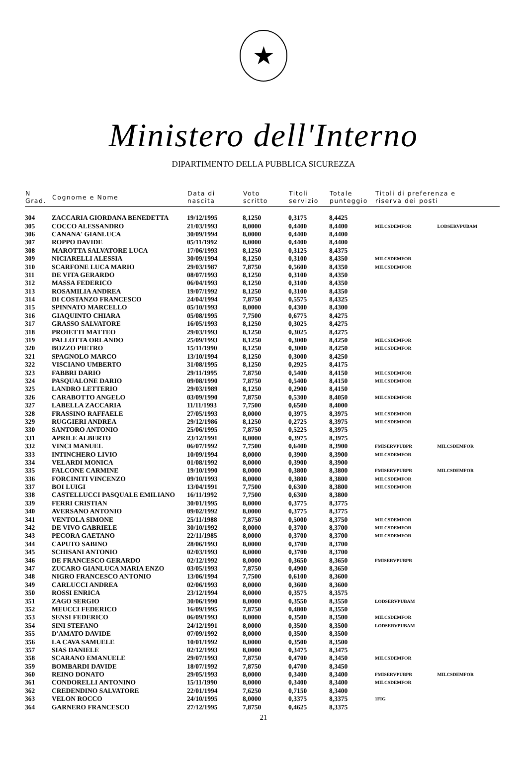★
Ministero dell'Interno
DIPARTIMENTO DELLA PUBBLICA SICUREZZA
| N Grad. | Cognome e Nome | Data di nascita | Voto scritto | Titoli servizio | Totale punteggio | Titoli di preferenza e riserva dei posti | |
| --- | --- | --- | --- | --- | --- | --- | --- |
| 304 | ZACCARIA GIORDANA BENEDETTA | 19/12/1995 | 8,1250 | 0,3175 | 8,4425 | | |
| 305 | COCCO ALESSANDRO | 21/03/1993 | 8,0000 | 0,4400 | 8,4400 | MILCSDEMFOR | LODSERVPUBAM |
| 306 | CANANA' GIANLUCA | 30/09/1994 | 8,0000 | 0,4400 | 8,4400 | | |
| 307 | ROPPO DAVIDE | 05/11/1992 | 8,0000 | 0,4400 | 8,4400 | | |
| 308 | MAROTTA SALVATORE LUCA | 17/06/1993 | 8,1250 | 0,3125 | 8,4375 | | |
| 309 | NICIARELLI ALESSIA | 30/09/1994 | 8,1250 | 0,3100 | 8,4350 | MILCSDEMFOR | |
| 310 | SCARFONE LUCA MARIO | 29/03/1987 | 7,8750 | 0,5600 | 8,4350 | MILCSDEMFOR | |
| 311 | DE VITA GERARDO | 08/07/1993 | 8,1250 | 0,3100 | 8,4350 | | |
| 312 | MASSA FEDERICO | 06/04/1993 | 8,1250 | 0,3100 | 8,4350 | | |
| 313 | ROSAMILIA ANDREA | 19/07/1992 | 8,1250 | 0,3100 | 8,4350 | | |
| 314 | DI COSTANZO FRANCESCO | 24/04/1994 | 7,8750 | 0,5575 | 8,4325 | | |
| 315 | SPINNATO MARCELLO | 05/10/1993 | 8,0000 | 0,4300 | 8,4300 | | |
| 316 | GIAQUINTO CHIARA | 05/08/1995 | 7,7500 | 0,6775 | 8,4275 | | |
| 317 | GRASSO SALVATORE | 16/05/1993 | 8,1250 | 0,3025 | 8,4275 | | |
| 318 | PROIETTI MATTEO | 29/03/1993 | 8,1250 | 0,3025 | 8,4275 | | |
| 319 | PALLOTTA ORLANDO | 25/09/1993 | 8,1250 | 0,3000 | 8,4250 | MILCSDEMFOR | |
| 320 | BOZZO PIETRO | 15/11/1990 | 8,1250 | 0,3000 | 8,4250 | MILCSDEMFOR | |
| 321 | SPAGNOLO MARCO | 13/10/1994 | 8,1250 | 0,3000 | 8,4250 | | |
| 322 | VISCIANO UMBERTO | 31/08/1995 | 8,1250 | 0,2925 | 8,4175 | | |
| 323 | FABBRI DARIO | 29/11/1995 | 7,8750 | 0,5400 | 8,4150 | MILCSDEMFOR | |
| 324 | PASQUALONE DARIO | 09/08/1990 | 7,8750 | 0,5400 | 8,4150 | MILCSDEMFOR | |
| 325 | LANDRO LETTERIO | 29/03/1989 | 8,1250 | 0,2900 | 8,4150 | | |
| 326 | CARABOTTO ANGELO | 03/09/1990 | 7,8750 | 0,5300 | 8,4050 | MILCSDEMFOR | |
| 327 | LABELLA ZACCARIA | 11/11/1993 | 7,7500 | 0,6500 | 8,4000 | | |
| 328 | FRASSINO RAFFAELE | 27/05/1993 | 8,0000 | 0,3975 | 8,3975 | MILCSDEMFOR | |
| 329 | RUGGIERI ANDREA | 29/12/1986 | 8,1250 | 0,2725 | 8,3975 | MILCSDEMFOR | |
| 330 | SANTORO ANTONIO | 25/06/1995 | 7,8750 | 0,5225 | 8,3975 | | |
| 331 | APRILE ALBERTO | 23/12/1991 | 8,0000 | 0,3975 | 8,3975 | | |
| 332 | VINCI MANUEL | 06/07/1992 | 7,7500 | 0,6400 | 8,3900 | FMISERVPUBPR | MILCSDEMFOR |
| 333 | INTINCHERO LIVIO | 10/09/1994 | 8,0000 | 0,3900 | 8,3900 | MILCSDEMFOR | |
| 334 | VELARDI MONICA | 01/08/1992 | 8,0000 | 0,3900 | 8,3900 | | |
| 335 | FALCONE CARMINE | 19/10/1990 | 8,0000 | 0,3800 | 8,3800 | FMISERVPUBPR | MILCSDEMFOR |
| 336 | FORCINITI VINCENZO | 09/10/1993 | 8,0000 | 0,3800 | 8,3800 | MILCSDEMFOR | |
| 337 | BOI LUIGI | 13/04/1991 | 7,7500 | 0,6300 | 8,3800 | MILCSDEMFOR | |
| 338 | CASTELLUCCI PASQUALE EMILIANO | 16/11/1992 | 7,7500 | 0,6300 | 8,3800 | | |
| 339 | FERRI CRISTIAN | 30/01/1995 | 8,0000 | 0,3775 | 8,3775 | | |
| 340 | AVERSANO ANTONIO | 09/02/1992 | 8,0000 | 0,3775 | 8,3775 | | |
| 341 | VENTOLA SIMONE | 25/11/1988 | 7,8750 | 0,5000 | 8,3750 | MILCSDEMFOR | |
| 342 | DE VIVO GABRIELE | 30/10/1992 | 8,0000 | 0,3700 | 8,3700 | MILCSDEMFOR | |
| 343 | PECORA GAETANO | 22/11/1985 | 8,0000 | 0,3700 | 8,3700 | MILCSDEMFOR | |
| 344 | CAPUTO SABINO | 28/06/1993 | 8,0000 | 0,3700 | 8,3700 | | |
| 345 | SCHISANI ANTONIO | 02/03/1993 | 8,0000 | 0,3700 | 8,3700 | | |
| 346 | DE FRANCESCO GERARDO | 02/12/1992 | 8,0000 | 0,3650 | 8,3650 | FMISERVPUBPR | |
| 347 | ZUCARO GIANLUCA MARIA ENZO | 03/05/1993 | 7,8750 | 0,4900 | 8,3650 | | |
| 348 | NIGRO FRANCESCO ANTONIO | 13/06/1994 | 7,7500 | 0,6100 | 8,3600 | | |
| 349 | CARLUCCI ANDREA | 02/06/1993 | 8,0000 | 0,3600 | 8,3600 | | |
| 350 | ROSSI ENRICA | 23/12/1994 | 8,0000 | 0,3575 | 8,3575 | | |
| 351 | ZAGO SERGIO | 30/06/1990 | 8,0000 | 0,3550 | 8,3550 | LODSERVPUBAM | |
| 352 | MEUCCI FEDERICO | 16/09/1995 | 7,8750 | 0,4800 | 8,3550 | | |
| 353 | SENSI FEDERICO | 06/09/1993 | 8,0000 | 0,3500 | 8,3500 | MILCSDEMFOR | |
| 354 | SINI STEFANO | 24/12/1991 | 8,0000 | 0,3500 | 8,3500 | LODSERVPUBAM | |
| 355 | D'AMATO DAVIDE | 07/09/1992 | 8,0000 | 0,3500 | 8,3500 | | |
| 356 | LA CAVA SAMUELE | 10/01/1992 | 8,0000 | 0,3500 | 8,3500 | | |
| 357 | SIAS DANIELE | 02/12/1993 | 8,0000 | 0,3475 | 8,3475 | | |
| 358 | SCARANO EMANUELE | 29/07/1993 | 7,8750 | 0,4700 | 8,3450 | MILCSDEMFOR | |
| 359 | BOMBARDI DAVIDE | 18/07/1992 | 7,8750 | 0,4700 | 8,3450 | | |
| 360 | REINO DONATO | 29/05/1993 | 8,0000 | 0,3400 | 8,3400 | FMISERVPUBPR | MILCSDEMFOR |
| 361 | CONDORELLI ANTONINO | 15/11/1990 | 8,0000 | 0,3400 | 8,3400 | MILCSDEMFOR | |
| 362 | CREDENDINO SALVATORE | 22/01/1994 | 7,6250 | 0,7150 | 8,3400 | | |
| 363 | VELON ROCCO | 24/10/1995 | 8,0000 | 0,3375 | 8,3375 | 1FIG | |
| 364 | GARNERO FRANCESCO | 27/12/1995 | 7,8750 | 0,4625 | 8,3375 | | |
21